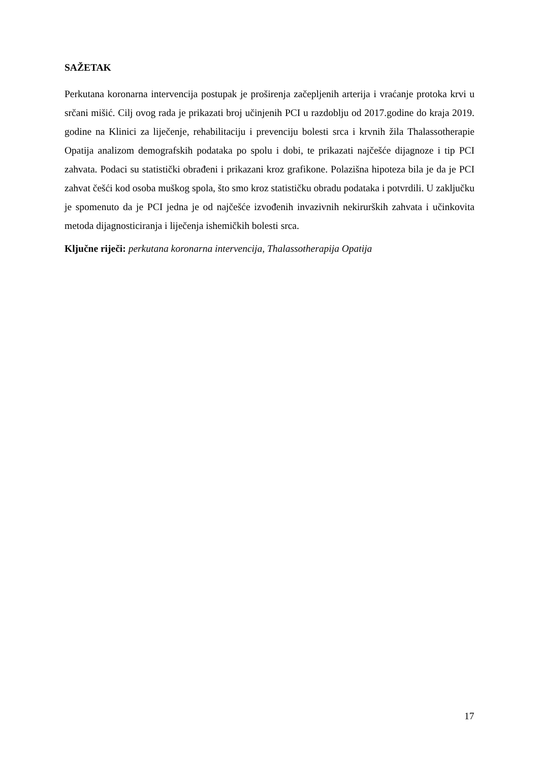SAŽETAK
Perkutana koronarna intervencija postupak je proširenja začepljenih arterija i vraćanje protoka krvi u srčani mišić. Cilj ovog rada je prikazati broj učinjenih PCI u razdoblju od 2017.godine do kraja 2019. godine na Klinici za liječenje, rehabilitaciju i prevenciju bolesti srca i krvnih žila Thalassotherapie Opatija analizom demografskih podataka po spolu i dobi, te prikazati najčešće dijagnoze i tip PCI zahvata. Podaci su statistički obrađeni i prikazani kroz grafikone. Polazišna hipoteza bila je da je PCI zahvat češći kod osoba muškog spola, što smo kroz statističku obradu podataka i potvrdili. U zaključku je spomenuto da je PCI jedna je od najčešće izvođenih invazivnih nekirurških zahvata i učinkovita metoda dijagnosticiranja i liječenja ishemičkih bolesti srca.
Ključne riječi: perkutana koronarna intervencija, Thalassotherapija Opatija
17